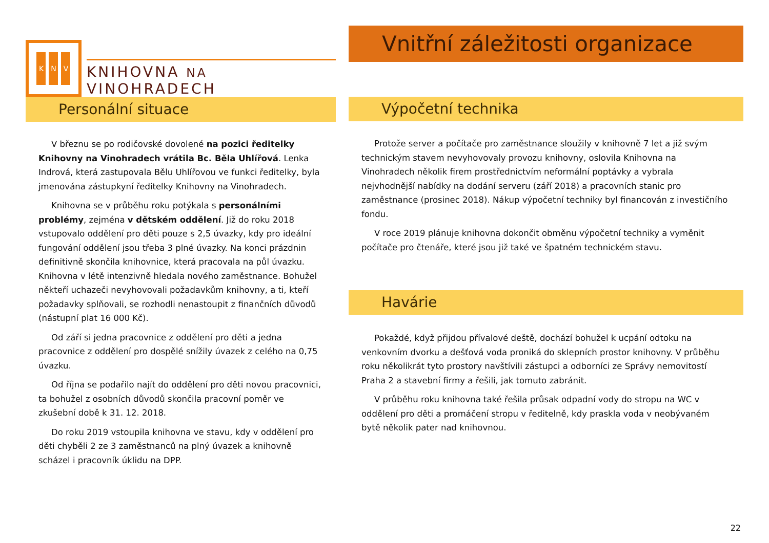K N V
KNIHOVNA NA VINOHRADECH
Personální situace
V březnu se po rodičovské dovolené na pozici ředitelky Knihovny na Vinohradech vrátila Bc. Běla Uhlířová. Lenka Indrová, která zastupovala Bělu Uhlířovou ve funkci ředitelky, byla jmenována zástupkyní ředitelky Knihovny na Vinohradech.
Knihovna se v průběhu roku potýkala s personálními problémy, zejména v dětském oddělení. Již do roku 2018 vstupovalo oddělení pro děti pouze s 2,5 úvazky, kdy pro ideální fungování oddělení jsou třeba 3 plné úvazky. Na konci prázdnin definitivně skončila knihovnice, která pracovala na půl úvazku. Knihovna v létě intenzivně hledala nového zaměstnance. Bohužel někteří uchazeči nevyhovovali požadavkům knihovny, a ti, kteří požadavky splňovali, se rozhodli nenastoupit z finančních důvodů (nástupní plat 16 000 Kč).
Od září si jedna pracovnice z oddělení pro děti a jedna pracovnice z oddělení pro dospělé snížily úvazek z celého na 0,75 úvazku.
Od října se podařilo najít do oddělení pro děti novou pracovnici, ta bohužel z osobních důvodů skončila pracovní poměr ve zkušební době k 31. 12. 2018.
Do roku 2019 vstoupila knihovna ve stavu, kdy v oddělení pro děti chyběli 2 ze 3 zaměstnanců na plný úvazek a knihovně scházel i pracovník úklidu na DPP.
Vnitřní záležitosti organizace
Výpočetní technika
Protože server a počítače pro zaměstnance sloužily v knihovně 7 let a již svým technickým stavem nevyhovovaly provozu knihovny, oslovila Knihovna na Vinohradech několik firem prostřednictvím neformální poptávky a vybrala nejvhodnější nabídky na dodání serveru (září 2018) a pracovních stanic pro zaměstnance (prosinec 2018). Nákup výpočetní techniky byl financován z investičního fondu.
V roce 2019 plánuje knihovna dokončit obměnu výpočetní techniky a vyměnit počítače pro čtenáře, které jsou již také ve špatném technickém stavu.
Havárie
Pokaždé, když přijdou přívalové deště, dochází bohužel k ucpání odtoku na venkovním dvorku a dešťová voda proniká do sklepních prostor knihovny. V průběhu roku několikrát tyto prostory navštívili zástupci a odborníci ze Správy nemovitostí Praha 2 a stavební firmy a řešili, jak tomuto zabránit.
V průběhu roku knihovna také řešila průsak odpadní vody do stropu na WC v oddělení pro děti a promáčení stropu v ředitelně, kdy praskla voda v neobývaném bytě několik pater nad knihovnou.
22